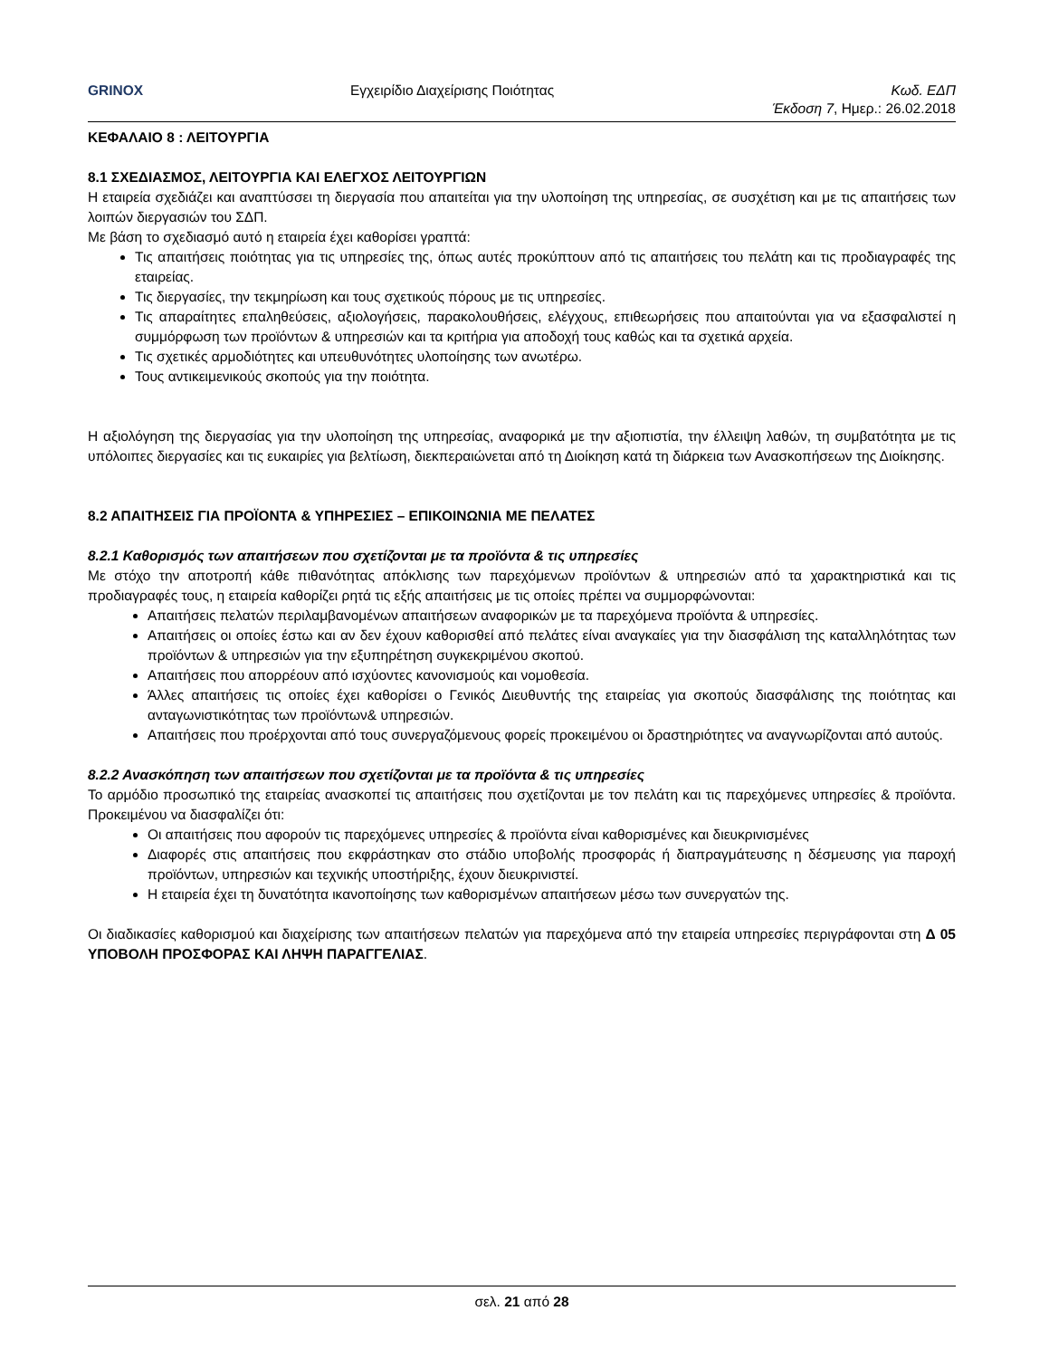GRINOX Εγχειρίδιο Διαχείρισης Ποιότητας Κωδ. ΕΔΠ
Έκδοση 7, Ημερ.: 26.02.2018
ΚΕΦΑΛΑΙΟ 8 : ΛΕΙΤΟΥΡΓΙΑ
8.1 ΣΧΕΔΙΑΣΜΟΣ, ΛΕΙΤΟΥΡΓΙΑ ΚΑΙ ΕΛΕΓΧΟΣ ΛΕΙΤΟΥΡΓΙΩΝ
Η εταιρεία σχεδιάζει και αναπτύσσει τη διεργασία που απαιτείται για την υλοποίηση της υπηρεσίας, σε συσχέτιση και με τις απαιτήσεις των λοιπών διεργασιών του ΣΔΠ.
Με βάση το σχεδιασμό αυτό η εταιρεία έχει καθορίσει γραπτά:
Τις απαιτήσεις ποιότητας για τις υπηρεσίες της, όπως αυτές προκύπτουν από τις απαιτήσεις του πελάτη και τις προδιαγραφές της εταιρείας.
Τις διεργασίες, την τεκμηρίωση και τους σχετικούς πόρους με τις υπηρεσίες.
Τις απαραίτητες επαληθεύσεις, αξιολογήσεις, παρακολουθήσεις, ελέγχους, επιθεωρήσεις που απαιτούνται για να εξασφαλιστεί η συμμόρφωση των προϊόντων & υπηρεσιών και τα κριτήρια για αποδοχή τους καθώς και τα σχετικά αρχεία.
Τις σχετικές αρμοδιότητες και υπευθυνότητες υλοποίησης των ανωτέρω.
Τους αντικειμενικούς σκοπούς για την ποιότητα.
Η αξιολόγηση της διεργασίας για την υλοποίηση της υπηρεσίας, αναφορικά με την αξιοπιστία, την έλλειψη λαθών, τη συμβατότητα με τις υπόλοιπες διεργασίες και τις ευκαιρίες για βελτίωση, διεκπεραιώνεται από τη Διοίκηση κατά τη διάρκεια των Ανασκοπήσεων της Διοίκησης.
8.2 ΑΠΑΙΤΗΣΕΙΣ ΓΙΑ ΠΡΟΪΟΝΤΑ & ΥΠΗΡΕΣΙΕΣ – ΕΠΙΚΟΙΝΩΝΙΑ ΜΕ ΠΕΛΑΤΕΣ
8.2.1 Καθορισμός των απαιτήσεων που σχετίζονται με τα προϊόντα & τις υπηρεσίες
Με στόχο την αποτροπή κάθε πιθανότητας απόκλισης των παρεχόμενων προϊόντων & υπηρεσιών από τα χαρακτηριστικά και τις προδιαγραφές τους, η εταιρεία καθορίζει ρητά τις εξής απαιτήσεις με τις οποίες πρέπει να συμμορφώνονται:
Απαιτήσεις πελατών περιλαμβανομένων απαιτήσεων αναφορικών με τα παρεχόμενα προϊόντα & υπηρεσίες.
Απαιτήσεις οι οποίες έστω και αν δεν έχουν καθορισθεί από πελάτες είναι αναγκαίες για την διασφάλιση της καταλληλότητας των προϊόντων & υπηρεσιών για την εξυπηρέτηση συγκεκριμένου σκοπού.
Απαιτήσεις που απορρέουν από ισχύοντες κανονισμούς και νομοθεσία.
Άλλες απαιτήσεις τις οποίες έχει καθορίσει ο Γενικός Διευθυντής της εταιρείας για σκοπούς διασφάλισης της ποιότητας και ανταγωνιστικότητας των προϊόντων& υπηρεσιών.
Απαιτήσεις που προέρχονται από τους συνεργαζόμενους φορείς προκειμένου οι δραστηριότητες να αναγνωρίζονται από αυτούς.
8.2.2 Ανασκόπηση των απαιτήσεων που σχετίζονται με τα προϊόντα & τις υπηρεσίες
Το αρμόδιο προσωπικό της εταιρείας ανασκοπεί τις απαιτήσεις που σχετίζονται με τον πελάτη και τις παρεχόμενες υπηρεσίες & προϊόντα. Προκειμένου να διασφαλίζει ότι:
Οι απαιτήσεις που αφορούν τις παρεχόμενες υπηρεσίες & προϊόντα είναι καθορισμένες και διευκρινισμένες
Διαφορές στις απαιτήσεις που εκφράστηκαν στο στάδιο υποβολής προσφοράς ή διαπραγμάτευσης η δέσμευσης για παροχή προϊόντων, υπηρεσιών και τεχνικής υποστήριξης, έχουν διευκρινιστεί.
Η εταιρεία έχει τη δυνατότητα ικανοποίησης των καθορισμένων απαιτήσεων μέσω των συνεργατών της.
Οι διαδικασίες καθορισμού και διαχείρισης των απαιτήσεων πελατών για παρεχόμενα από την εταιρεία υπηρεσίες περιγράφονται στη Δ 05 ΥΠΟΒΟΛΗ ΠΡΟΣΦΟΡΑΣ ΚΑΙ ΛΗΨΗ ΠΑΡΑΓΓΕΛΙΑΣ.
σελ. 21 από 28